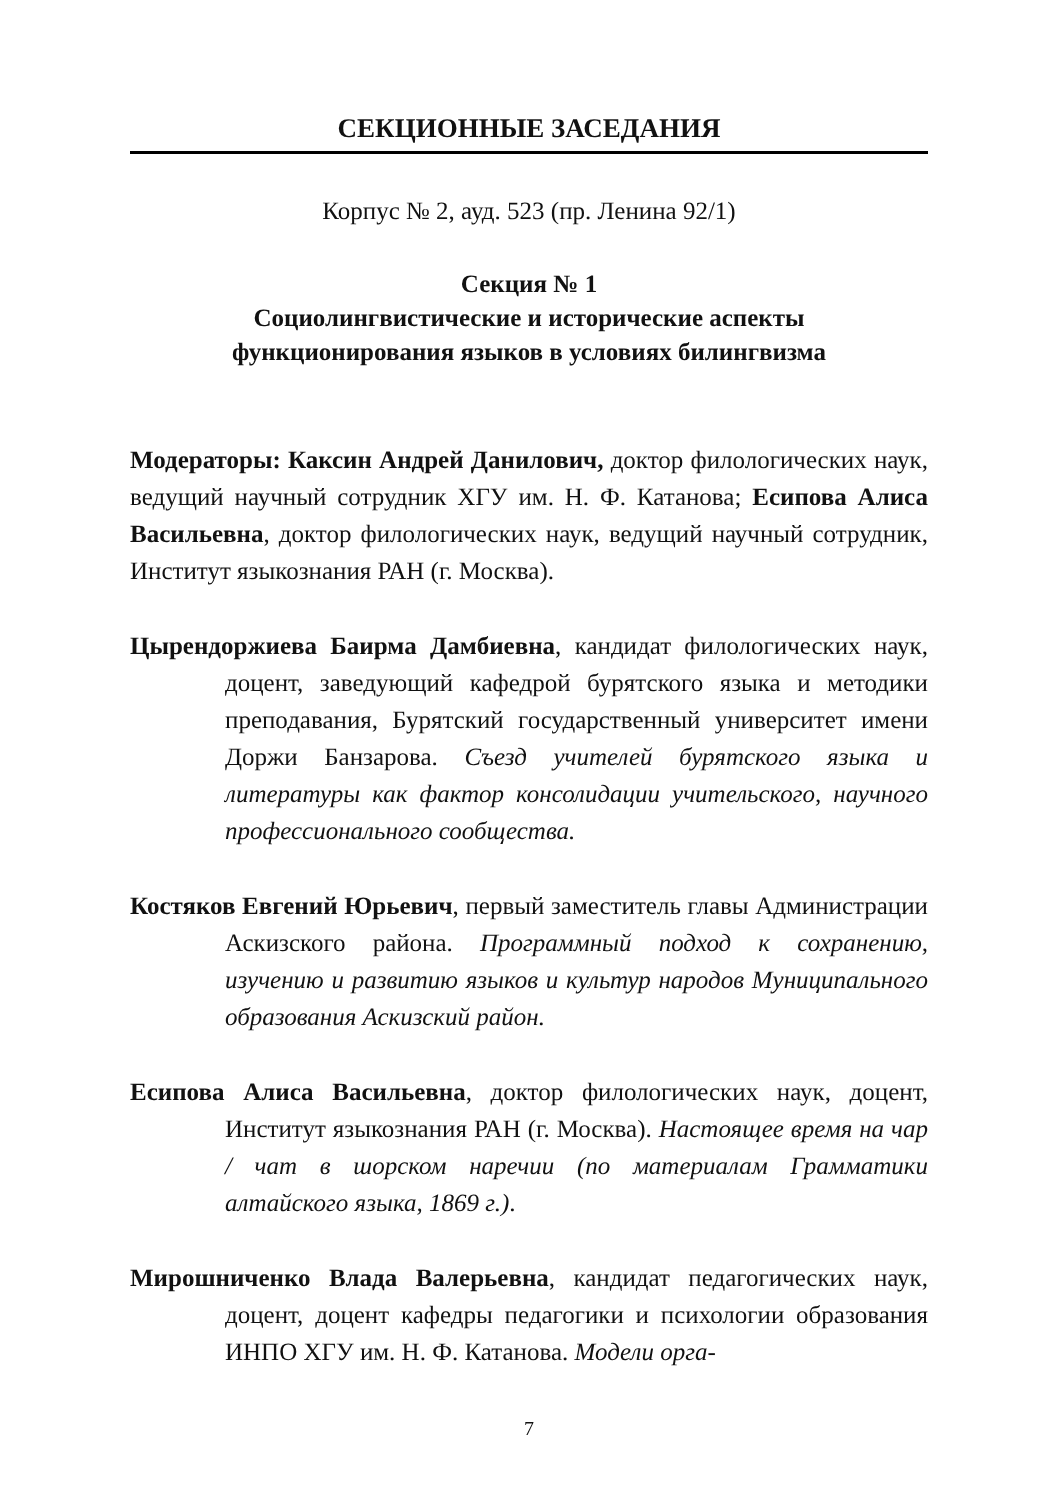СЕКЦИОННЫЕ ЗАСЕДАНИЯ
Корпус № 2, ауд. 523 (пр. Ленина 92/1)
Секция № 1
Социолингвистические и исторические аспекты
функционирования языков в условиях билингвизма
Модераторы: Каксин Андрей Данилович, доктор филологических наук, ведущий научный сотрудник ХГУ им. Н. Ф. Катанова; Есипова Алиса Васильевна, доктор филологических наук, ведущий научный сотрудник, Институт языкознания РАН (г. Москва).
Цырендоржиева Баирма Дамбиевна, кандидат филологических наук, доцент, заведующий кафедрой бурятского языка и методики преподавания, Бурятский государственный университет имени Доржи Банзарова. Съезд учителей бурятского языка и литературы как фактор консолидации учительского, научного профессионального сообщества.
Костяков Евгений Юрьевич, первый заместитель главы Администрации Аскизского района. Программный подход к сохранению, изучению и развитию языков и культур народов Муниципального образования Аскизский район.
Есипова Алиса Васильевна, доктор филологических наук, доцент, Институт языкознания РАН (г. Москва). Настоящее время на чар / чат в шорском наречии (по материалам Грамматики алтайского языка, 1869 г.).
Мирошниченко Влада Валерьевна, кандидат педагогических наук, доцент, доцент кафедры педагогики и психологии образования ИНПО ХГУ им. Н. Ф. Катанова. Модели орга-
7